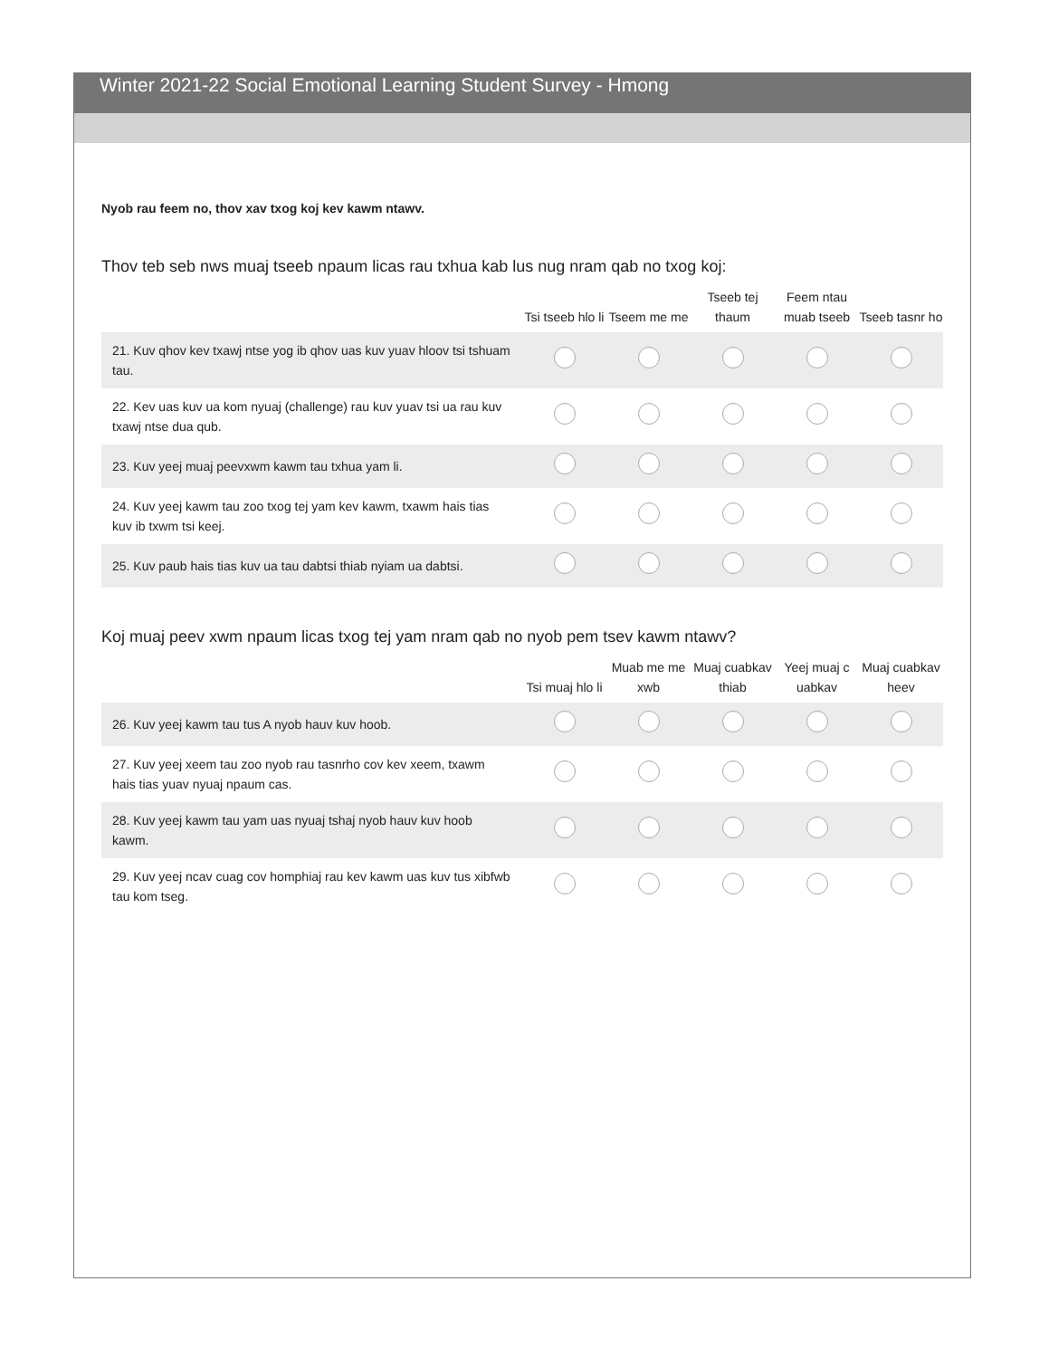Winter 2021-22 Social Emotional Learning Student Survey - Hmong
Nyob rau feem no, thov xav txog koj kev kawm ntawv.
Thov teb seb nws muaj tseeb npaum licas rau txhua kab lus nug nram qab no txog koj:
| | Tsi tseeb hlo li | Tseem me me | Tseeb tej thaum | Feem ntau muab tseeb | Tseeb tasnr ho |
| --- | --- | --- | --- | --- | --- |
| 21. Kuv qhov kev txawj ntse yog ib qhov uas kuv yuav hloov tsi tshuam tau. | | | | | |
| 22. Kev uas kuv ua kom nyuaj (challenge) rau kuv yuav tsi ua rau kuv txawj ntse dua qub. | | | | | |
| 23. Kuv yeej muaj peevxwm kawm tau txhua yam li. | | | | | |
| 24. Kuv yeej kawm tau zoo txog tej yam kev kawm, txawm hais tias kuv ib txwm tsi keej. | | | | | |
| 25. Kuv paub hais tias kuv ua tau dabtsi thiab nyiam ua dabtsi. | | | | | |
Koj muaj peev xwm npaum licas txog tej yam nram qab no nyob pem tsev kawm ntawv?
| | Tsi muaj hlo li | Muab me me xwb | Muaj cuabkav thiab | Yeej muaj c uabkav | Muaj cuabkav heev |
| --- | --- | --- | --- | --- | --- |
| 26. Kuv yeej kawm tau tus A nyob hauv kuv hoob. | | | | | |
| 27. Kuv yeej xeem tau zoo nyob rau tasnrho cov kev xeem, txawm hais tias yuav nyuaj npaum cas. | | | | | |
| 28. Kuv yeej kawm tau yam uas nyuaj tshaj nyob hauv kuv hoob kawm. | | | | | |
| 29. Kuv yeej ncav cuag cov homphiaj rau kev kawm uas kuv tus xibfwb tau kom tseg. | | | | | |